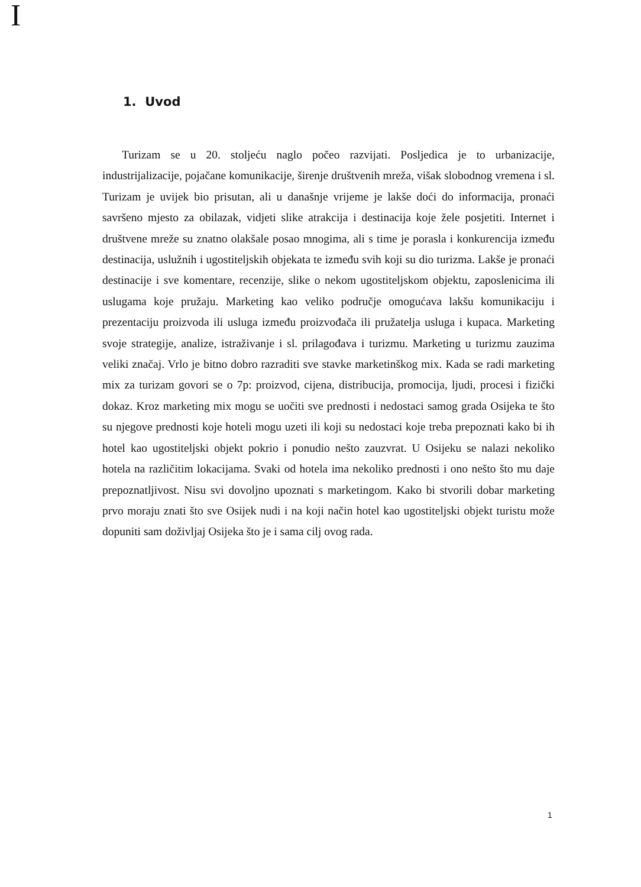I
1. Uvod
Turizam se u 20. stoljeću naglo počeo razvijati. Posljedica je to urbanizacije, industrijalizacije, pojačane komunikacije, širenje društvenih mreža, višak slobodnog vremena i sl. Turizam je uvijek bio prisutan, ali u današnje vrijeme je lakše doći do informacija, pronaći savršeno mjesto za obilazak, vidjeti slike atrakcija i destinacija koje žele posjetiti. Internet i društvene mreže su znatno olakšale posao mnogima, ali s time je porasla i konkurencija između destinacija, uslužnih i ugostiteljskih objekata te između svih koji su dio turizma. Lakše je pronaći destinacije i sve komentare, recenzije, slike o nekom ugostiteljskom objektu, zaposlenicima ili uslugama koje pružaju. Marketing kao veliko područje omogućava lakšu komunikaciju i prezentaciju proizvoda ili usluga između proizvođača ili pružatelja usluga i kupaca. Marketing svoje strategije, analize, istraživanje i sl. prilagođava i turizmu. Marketing u turizmu zauzima veliki značaj. Vrlo je bitno dobro razraditi sve stavke marketinškog mix. Kada se radi marketing mix za turizam govori se o 7p: proizvod, cijena, distribucija, promocija, ljudi, procesi i fizički dokaz. Kroz marketing mix mogu se uočiti sve prednosti i nedostaci samog grada Osijeka te što su njegove prednosti koje hoteli mogu uzeti ili koji su nedostaci koje treba prepoznati kako bi ih hotel kao ugostiteljski objekt pokrio i ponudio nešto zauzvrat. U Osijeku se nalazi nekoliko hotela na različitim lokacijama. Svaki od hotela ima nekoliko prednosti i ono nešto što mu daje prepoznatljivost. Nisu svi dovoljno upoznati s marketingom. Kako bi stvorili dobar marketing prvo moraju znati što sve Osijek nudi i na koji način hotel kao ugostiteljski objekt turistu može dopuniti sam doživljaj Osijeka što je i sama cilj ovog rada.
1